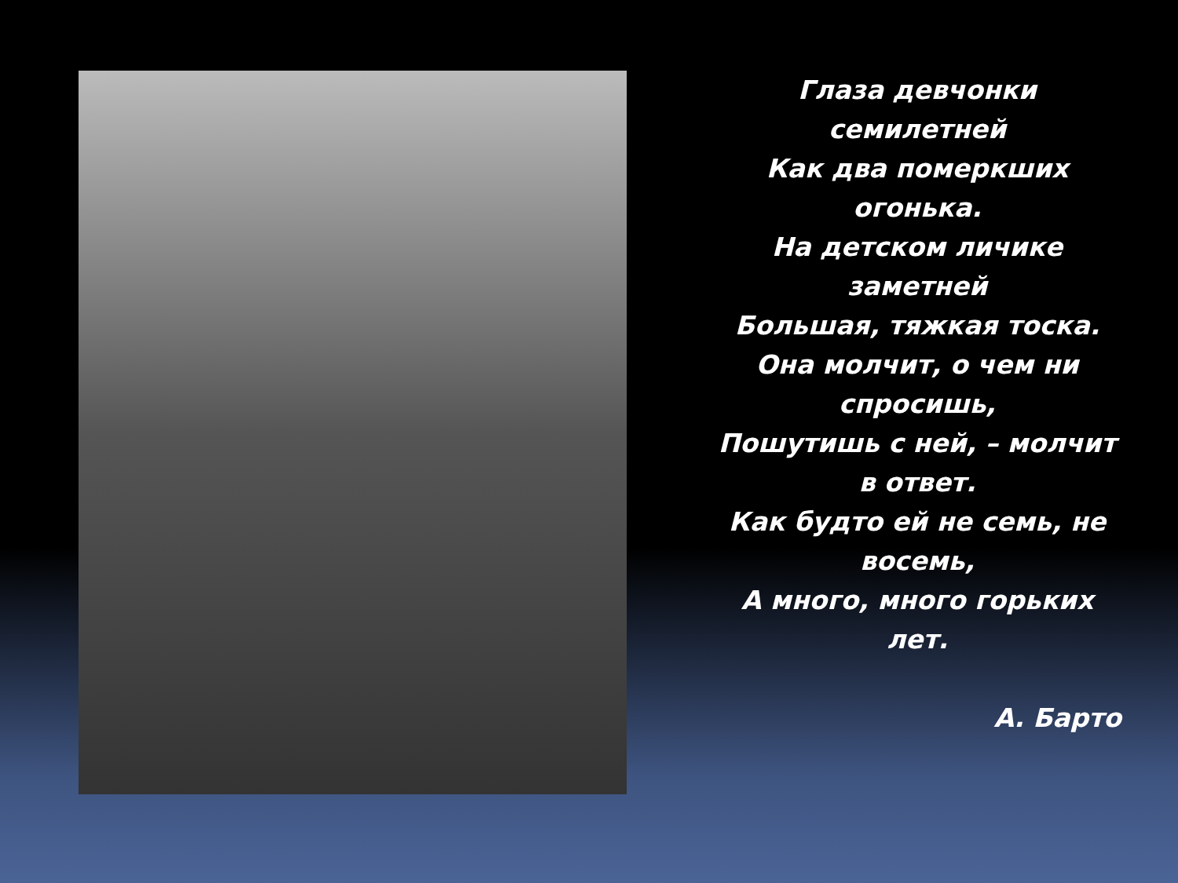Глаза девчонки
семилетней
Как два померкших
огонька.
На детском личике
заметней
Большая, тяжкая тоска.
Она молчит, о чем ни
спросишь,
Пошутишь с ней, – молчит
в ответ.
Как будто ей не семь, не
восемь,
А много, много горьких
лет.
А. Барто